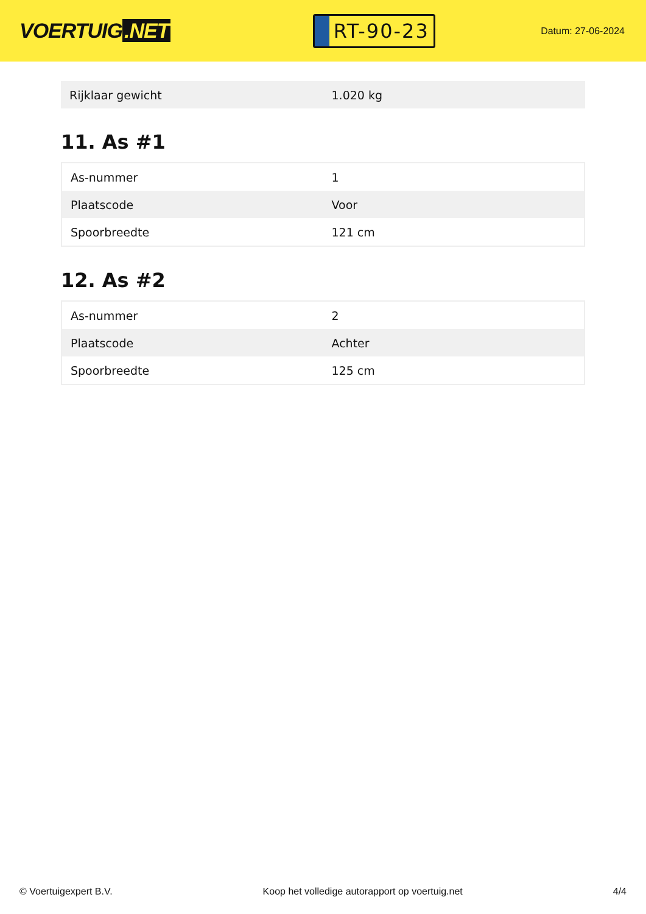VOERTUIG.NET
RT-90-23
Datum: 27-06-2024
| Rijklaar gewicht | 1.020 kg |
11. As #1
| As-nummer | 1 |
| Plaatscode | Voor |
| Spoorbreedte | 121 cm |
12. As #2
| As-nummer | 2 |
| Plaatscode | Achter |
| Spoorbreedte | 125 cm |
© Voertuigexpert B.V. Koop het volledige autorapport op voertuig.net 4/4